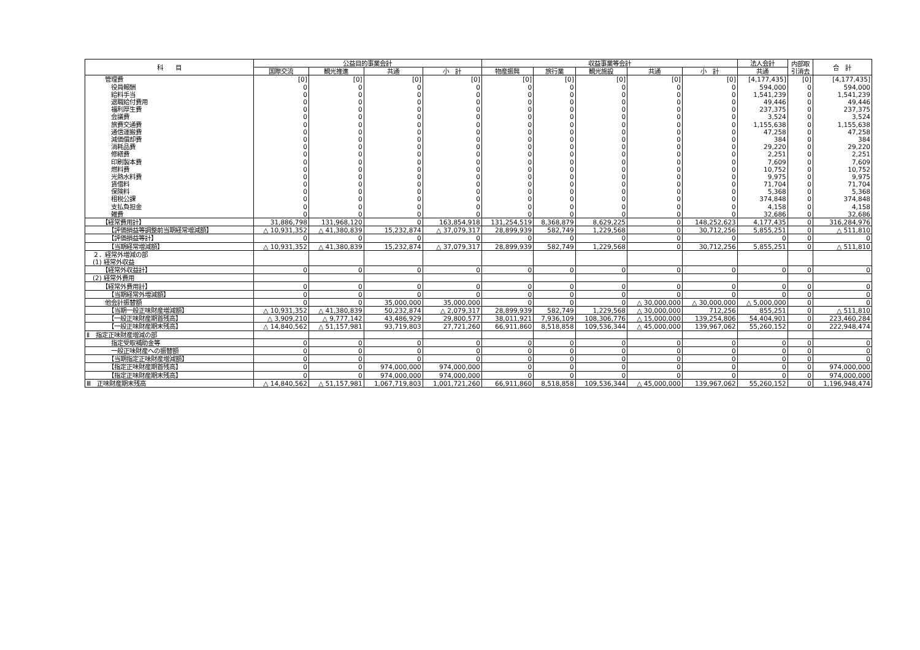| 科 目 | 公益目的事業会計 | | | | 収益事業等会計 | | | | | 法人会計 | 内部取 引消去 | 合 計 |
| --- | --- | --- | --- | --- | --- | --- | --- | --- | --- | --- | --- | --- |
| | 国際交流 | 観光推進 | 共通 | 小 計 | 物産振興 | 旅行業 | 観光施設 | 共通 | 小 計 | 共通 | | |
| 管理費 | [0] | [0] | [0] | [0] | [0] | [0] | [0] | [0] | [0] | [4,177,435] | [0] | [4,177,435] |
| 役員報酬 | 0 | 0 | 0 | 0 | 0 | 0 | 0 | 0 | 0 | 594,000 | 0 | 594,000 |
| 給料手当 | 0 | 0 | 0 | 0 | 0 | 0 | 0 | 0 | 0 | 1,541,239 | 0 | 1,541,239 |
| 退職給付費用 | 0 | 0 | 0 | 0 | 0 | 0 | 0 | 0 | 0 | 49,446 | 0 | 49,446 |
| 福利厚生費 | 0 | 0 | 0 | 0 | 0 | 0 | 0 | 0 | 0 | 237,375 | 0 | 237,375 |
| 会議費 | 0 | 0 | 0 | 0 | 0 | 0 | 0 | 0 | 0 | 3,524 | 0 | 3,524 |
| 旅費交通費 | 0 | 0 | 0 | 0 | 0 | 0 | 0 | 0 | 0 | 1,155,638 | 0 | 1,155,638 |
| 通信運搬費 | 0 | 0 | 0 | 0 | 0 | 0 | 0 | 0 | 0 | 47,258 | 0 | 47,258 |
| 減価償却費 | 0 | 0 | 0 | 0 | 0 | 0 | 0 | 0 | 0 | 384 | 0 | 384 |
| 消耗品費 | 0 | 0 | 0 | 0 | 0 | 0 | 0 | 0 | 0 | 29,220 | 0 | 29,220 |
| 修繕費 | 0 | 0 | 0 | 0 | 0 | 0 | 0 | 0 | 0 | 2,251 | 0 | 2,251 |
| 印刷製本費 | 0 | 0 | 0 | 0 | 0 | 0 | 0 | 0 | 0 | 7,609 | 0 | 7,609 |
| 燃料費 | 0 | 0 | 0 | 0 | 0 | 0 | 0 | 0 | 0 | 10,752 | 0 | 10,752 |
| 光熱水料費 | 0 | 0 | 0 | 0 | 0 | 0 | 0 | 0 | 0 | 9,975 | 0 | 9,975 |
| 賃借料 | 0 | 0 | 0 | 0 | 0 | 0 | 0 | 0 | 0 | 71,704 | 0 | 71,704 |
| 保険料 | 0 | 0 | 0 | 0 | 0 | 0 | 0 | 0 | 0 | 5,368 | 0 | 5,368 |
| 租税公課 | 0 | 0 | 0 | 0 | 0 | 0 | 0 | 0 | 0 | 374,848 | 0 | 374,848 |
| 支払負担金 | 0 | 0 | 0 | 0 | 0 | 0 | 0 | 0 | 0 | 4,158 | 0 | 4,158 |
| 雑費 | 0 | 0 | 0 | 0 | 0 | 0 | 0 | 0 | 0 | 32,686 | 0 | 32,686 |
| 【経常費用計】 | 31,886,798 | 131,968,120 | 0 | 163,854,918 | 131,254,519 | 8,368,879 | 8,629,225 | 0 | 148,252,623 | 4,177,435 | 0 | 316,284,976 |
| 【評価損益等調整前当期経常増減額】 | △ 10,931,352 | △ 41,380,839 | 15,232,874 | △ 37,079,317 | 28,899,939 | 582,749 | 1,229,568 | 0 | 30,712,256 | 5,855,251 | 0 | △ 511,810 |
| 【評価損益等計】 | 0 | 0 | 0 | 0 | 0 | 0 | 0 | 0 | 0 | 0 | 0 | 0 |
| 【当期経常増減額】 | △ 10,931,352 | △ 41,380,839 | 15,232,874 | △ 37,079,317 | 28,899,939 | 582,749 | 1,229,568 | 0 | 30,712,256 | 5,855,251 | 0 | △ 511,810 |
| ２．経常外増減の部 | | | | | | | | | | | | |
| (1) 経常外収益 | | | | | | | | | | | | |
| 【経常外収益計】 | 0 | 0 | 0 | 0 | 0 | 0 | 0 | 0 | 0 | 0 | 0 | 0 |
| (2) 経常外費用 | | | | | | | | | | | | |
| 【経常外費用計】 | 0 | 0 | 0 | 0 | 0 | 0 | 0 | 0 | 0 | 0 | 0 | 0 |
| 【当期経常外増減額】 | 0 | 0 | 0 | 0 | 0 | 0 | 0 | 0 | 0 | 0 | 0 | 0 |
| 他会計振替額 | 0 | 0 | 35,000,000 | 35,000,000 | 0 | 0 | 0 | △ 30,000,000 | △ 30,000,000 | △ 5,000,000 | 0 | 0 |
| 【当期一般正味財産増減額】 | △ 10,931,352 | △ 41,380,839 | 50,232,874 | △ 2,079,317 | 28,899,939 | 582,749 | 1,229,568 | △ 30,000,000 | 712,256 | 855,251 | 0 | △ 511,810 |
| 【一般正味財産期首残高】 | △ 3,909,210 | △ 9,777,142 | 43,486,929 | 29,800,577 | 38,011,921 | 7,936,109 | 108,306,776 | △ 15,000,000 | 139,254,806 | 54,404,901 | 0 | 223,460,284 |
| 【一般正味財産期末残高】 | △ 14,840,562 | △ 51,157,981 | 93,719,803 | 27,721,260 | 66,911,860 | 8,518,858 | 109,536,344 | △ 45,000,000 | 139,967,062 | 55,260,152 | 0 | 222,948,474 |
| Ⅱ 指定正味財産増減の部 | | | | | | | | | | | | |
| 指定受取補助金等 | 0 | 0 | 0 | 0 | 0 | 0 | 0 | 0 | 0 | 0 | 0 | 0 |
| 一般正味財産への振替額 | 0 | 0 | 0 | 0 | 0 | 0 | 0 | 0 | 0 | 0 | 0 | 0 |
| 【当期指定正味財産増減額】 | 0 | 0 | 0 | 0 | 0 | 0 | 0 | 0 | 0 | 0 | 0 | 0 |
| 【指定正味財産期首残高】 | 0 | 0 | 974,000,000 | 974,000,000 | 0 | 0 | 0 | 0 | 0 | 0 | 0 | 974,000,000 |
| 【指定正味財産期末残高】 | 0 | 0 | 974,000,000 | 974,000,000 | 0 | 0 | 0 | 0 | 0 | 0 | 0 | 974,000,000 |
| Ⅲ 正味財産期末残高 | △ 14,840,562 | △ 51,157,981 | 1,067,719,803 | 1,001,721,260 | 66,911,860 | 8,518,858 | 109,536,344 | △ 45,000,000 | 139,967,062 | 55,260,152 | 0 | 1,196,948,474 |